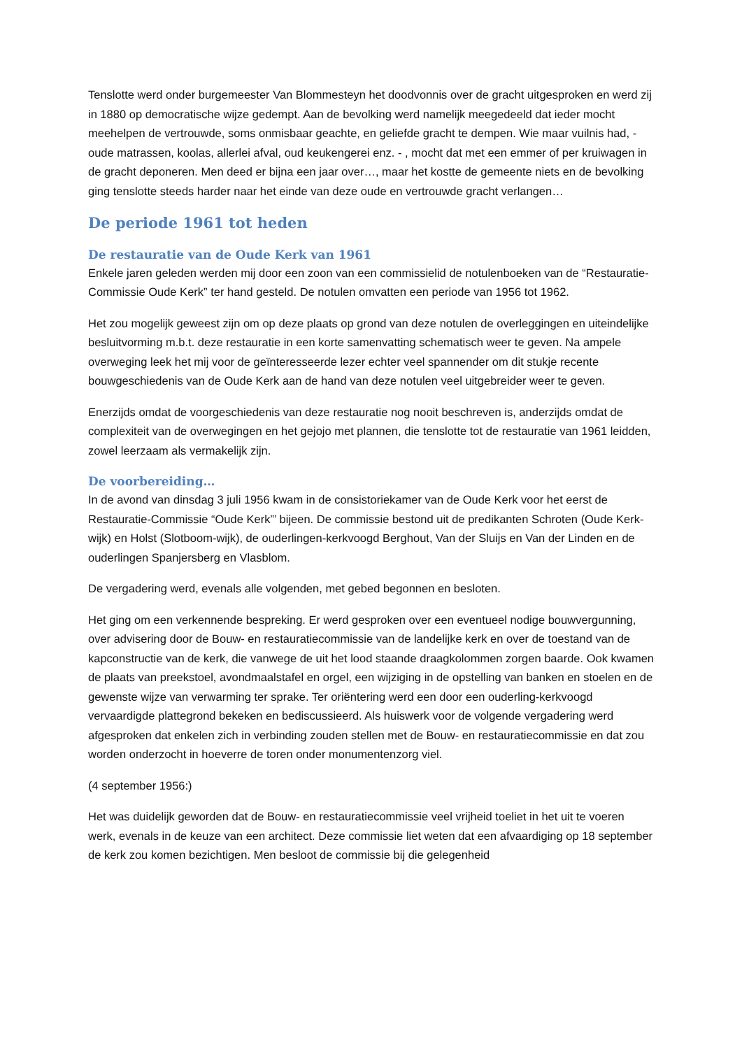Tenslotte werd onder burgemeester Van Blommesteyn het doodvonnis over de gracht uitgesproken en werd zij in 1880 op democratische wijze gedempt. Aan de bevolking werd namelijk meegedeeld dat ieder mocht meehelpen de vertrouwde, soms onmisbaar geachte, en geliefde gracht te dempen. Wie maar vuilnis had, - oude matrassen, koolas, allerlei afval, oud keukengerei enz. - , mocht dat met een emmer of per kruiwagen in de gracht deponeren. Men deed er bijna een jaar over…, maar het kostte de gemeente niets en de bevolking ging tenslotte steeds harder naar het einde van deze oude en vertrouwde gracht verlangen…
De periode 1961 tot heden
De restauratie van de Oude Kerk van 1961
Enkele jaren geleden werden mij door een zoon van een commissielid de notulenboeken van de “Restauratie-Commissie Oude Kerk” ter hand gesteld. De notulen omvatten een periode van 1956 tot 1962.
Het zou mogelijk geweest zijn om op deze plaats op grond van deze notulen de overleggingen en uiteindelijke besluitvorming m.b.t. deze restauratie in een korte samenvatting schematisch weer te geven. Na ampele overweging leek het mij voor de geïnteresseerde lezer echter veel spannender om dit stukje recente bouwgeschiedenis van de Oude Kerk aan de hand van deze notulen veel uitgebreider weer te geven.
Enerzijds omdat de voorgeschiedenis van deze restauratie nog nooit beschreven is, anderzijds omdat de complexiteit van de overwegingen en het gejojo met plannen, die tenslotte tot de restauratie van 1961 leidden, zowel leerzaam als vermakelijk zijn.
De voorbereiding…
In de avond van dinsdag 3 juli 1956 kwam in de consistoriekamer van de Oude Kerk voor het eerst de Restauratie-Commissie “Oude Kerk”’ bijeen. De commissie bestond uit de predikanten Schroten (Oude Kerk-wijk) en Holst (Slotboom-wijk), de ouderlingen-kerkvoogd Berghout, Van der Sluijs en Van der Linden en de ouderlingen Spanjersberg en Vlasblom.
De vergadering werd, evenals alle volgenden, met gebed begonnen en besloten.
Het ging om een verkennende bespreking. Er werd gesproken over een eventueel nodige bouwvergunning, over advisering door de Bouw- en restauratiecommissie van de landelijke kerk en over de toestand van de kapconstructie van de kerk, die vanwege de uit het lood staande draagkolommen zorgen baarde. Ook kwamen de plaats van preekstoel, avondmaalstafel en orgel, een wijziging in de opstelling van banken en stoelen en de gewenste wijze van verwarming ter sprake. Ter oriëntering werd een door een ouderling-kerkvoogd vervaardigde plattegrond bekeken en bediscussieerd. Als huiswerk voor de volgende vergadering werd afgesproken dat enkelen zich in verbinding zouden stellen met de Bouw- en restauratiecommissie en dat zou worden onderzocht in hoeverre de toren onder monumentenzorg viel.
(4 september 1956:)
Het was duidelijk geworden dat de Bouw- en restauratiecommissie veel vrijheid toeliet in het uit te voeren werk, evenals in de keuze van een architect. Deze commissie liet weten dat een afvaardiging op 18 september de kerk zou komen bezichtigen. Men besloot de commissie bij die gelegenheid